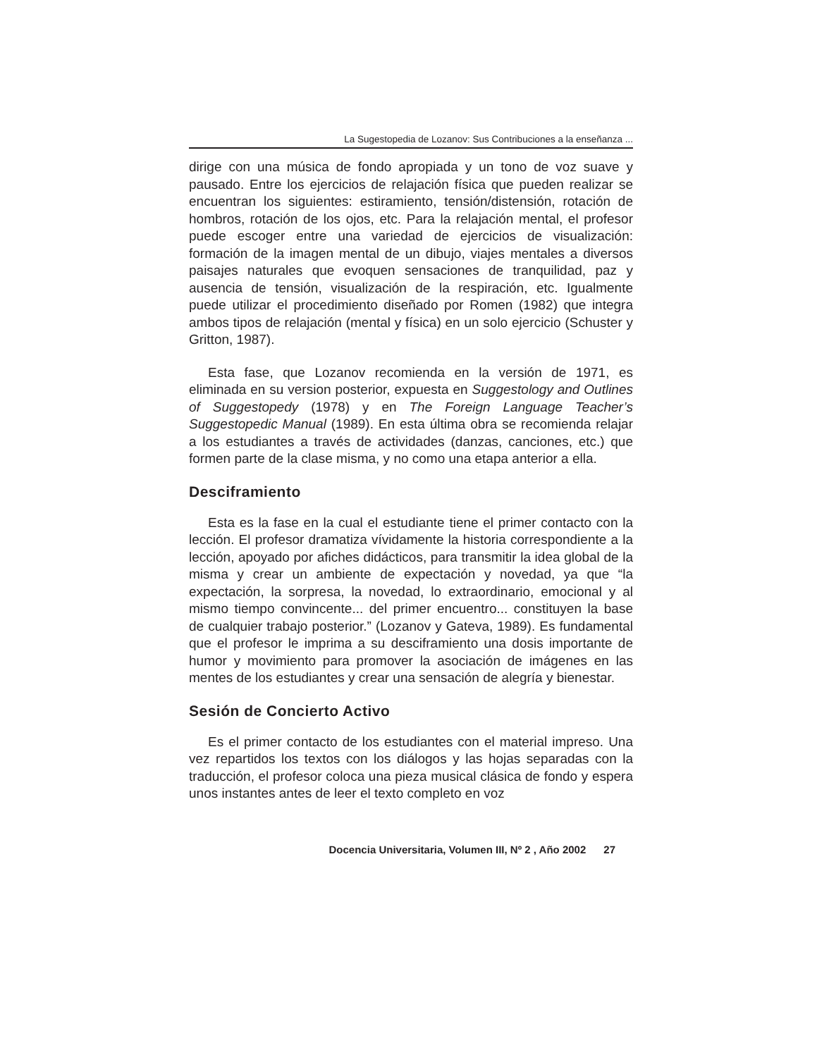La Sugestopedia de Lozanov: Sus Contribuciones a la enseñanza ...
dirige con una música de fondo apropiada y un tono de voz suave y pausado. Entre los ejercicios de relajación física que pueden realizar se encuentran los siguientes: estiramiento, tensión/distensión, rotación de hombros, rotación de los ojos, etc. Para la relajación mental, el profesor puede escoger entre una variedad de ejercicios de visualización: formación de la imagen mental de un dibujo, viajes mentales a diversos paisajes naturales que evoquen sensaciones de tranquilidad, paz y ausencia de tensión, visualización de la respiración, etc. Igualmente puede utilizar el procedimiento diseñado por Romen (1982) que integra ambos tipos de relajación (mental y física) en un solo ejercicio (Schuster y Gritton, 1987).
Esta fase, que Lozanov recomienda en la versión de 1971, es eliminada en su version posterior, expuesta en Suggestology and Outlines of Suggestopedy (1978) y en The Foreign Language Teacher’s Suggestopedic Manual (1989). En esta última obra se recomienda relajar a los estudiantes a través de actividades (danzas, canciones, etc.) que formen parte de la clase misma, y no como una etapa anterior a ella.
Desciframiento
Esta es la fase en la cual el estudiante tiene el primer contacto con la lección. El profesor dramatiza vívidamente la historia correspondiente a la lección, apoyado por afiches didácticos, para transmitir la idea global de la misma y crear un ambiente de expectación y novedad, ya que “la expectación, la sorpresa, la novedad, lo extraordinario, emocional y al mismo tiempo convincente... del primer encuentro... constituyen la base de cualquier trabajo posterior.” (Lozanov y Gateva, 1989). Es fundamental que el profesor le imprima a su desciframiento una dosis importante de humor y movimiento para promover la asociación de imágenes en las mentes de los estudiantes y crear una sensación de alegría y bienestar.
Sesión de Concierto Activo
Es el primer contacto de los estudiantes con el material impreso. Una vez repartidos los textos con los diálogos y las hojas separadas con la traducción, el profesor coloca una pieza musical clásica de fondo y espera unos instantes antes de leer el texto completo en voz
Docencia Universitaria, Volumen III, Nº 2 , Año 2002 27